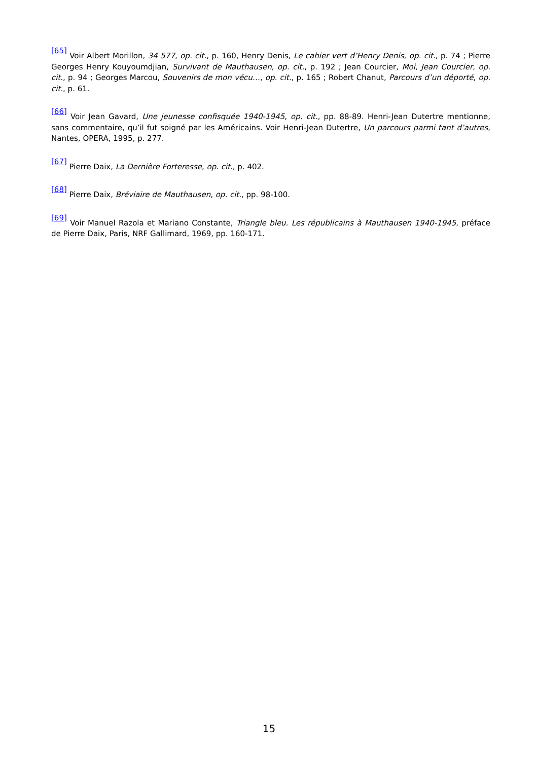<sup>[65]</sup> Voir Albert Morillon, 34 577, op. cit., p. 160, Henry Denis, Le cahier vert d’Henry Denis, op. cit., p. 74 ; Pierre Georges Henry Kouyoumdjian, Survivant de Mauthausen, op. cit., p. 192 ; Jean Courcier, Moi, Jean Courcier, op. cit., p. 94 ; Georges Marcou, Souvenirs de mon vécu…, op. cit., p. 165 ; Robert Chanut, Parcours d’un déporté, op. cit., p. 61.
<sup>[66]</sup> Voir Jean Gavard, Une jeunesse confisquée 1940-1945, op. cit., pp. 88-89. Henri-Jean Dutertre mentionne, sans commentaire, qu’il fut soigné par les Américains. Voir Henri-Jean Dutertre, Un parcours parmi tant d’autres, Nantes, OPERA, 1995, p. 277.
<sup>[67]</sup> Pierre Daix, La Dernière Forteresse, op. cit., p. 402.
<sup>[68]</sup> Pierre Daix, Bréviaire de Mauthausen, op. cit., pp. 98-100.
<sup>[69]</sup> Voir Manuel Razola et Mariano Constante, Triangle bleu. Les républicains à Mauthausen 1940-1945, préface de Pierre Daix, Paris, NRF Gallimard, 1969, pp. 160-171.
15